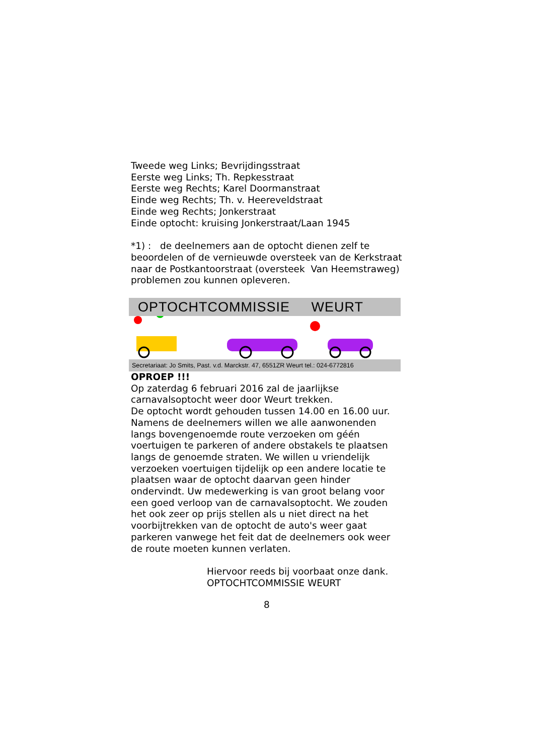Tweede weg Links; Bevrijdingsstraat
Eerste weg Links; Th. Repkesstraat
Eerste weg Rechts; Karel Doormanstraat
Einde weg Rechts; Th. v. Heereveldstraat
Einde weg Rechts; Jonkerstraat
Einde optocht: kruising Jonkerstraat/Laan 1945
*1) : de deelnemers aan de optocht dienen zelf te beoordelen of de vernieuwde oversteek van de Kerkstraat naar de Postkantoorstraat (oversteek Van Heemstraweg) problemen zou kunnen opleveren.
OPTOCHTCOMMISSIE WEURT
Secretariaat: Jo Smits, Past. v.d. Marckstr. 47, 6551ZR Weurt tel.: 024-6772816
OPROEP !!!
Op zaterdag 6 februari 2016 zal de jaarlijkse carnavalsoptocht weer door Weurt trekken.
De optocht wordt gehouden tussen 14.00 en 16.00 uur.
Namens de deelnemers willen we alle aanwonenden langs bovengenoemde route verzoeken om géén voertuigen te parkeren of andere obstakels te plaatsen langs de genoemde straten. We willen u vriendelijk verzoeken voertuigen tijdelijk op een andere locatie te plaatsen waar de optocht daarvan geen hinder ondervindt. Uw medewerking is van groot belang voor een goed verloop van de carnavalsoptocht. We zouden het ook zeer op prijs stellen als u niet direct na het voorbijtrekken van de optocht de auto's weer gaat parkeren vanwege het feit dat de deelnemers ook weer de route moeten kunnen verlaten.
Hiervoor reeds bij voorbaat onze dank.
OPTOCHTCOMMISSIE WEURT
8